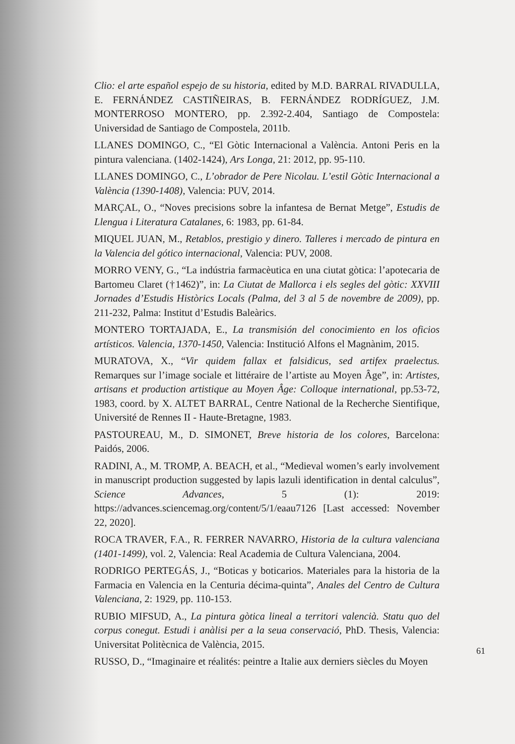Clio: el arte español espejo de su historia, edited by M.D. BARRAL RIVADULLA, E. FERNÁNDEZ CASTIÑEIRAS, B. FERNÁNDEZ RODRÍGUEZ, J.M. MONTERROSO MONTERO, pp. 2.392-2.404, Santiago de Compostela: Universidad de Santiago de Compostela, 2011b.
LLANES DOMINGO, C., “El Gòtic Internacional a València. Antoni Peris en la pintura valenciana. (1402-1424), Ars Longa, 21: 2012, pp. 95-110.
LLANES DOMINGO, C., L’obrador de Pere Nicolau. L’estil Gòtic Internacional a València (1390-1408), Valencia: PUV, 2014.
MARÇAL, O., “Noves precisions sobre la infantesa de Bernat Metge”, Estudis de Llengua i Literatura Catalanes, 6: 1983, pp. 61-84.
MIQUEL JUAN, M., Retablos, prestigio y dinero. Talleres i mercado de pintura en la Valencia del gótico internacional, Valencia: PUV, 2008.
MORRO VENY, G., “La indústria farmacèutica en una ciutat gòtica: l’apotecaria de Bartomeu Claret (†1462)”, in: La Ciutat de Mallorca i els segles del gòtic: XXVIII Jornades d’Estudis Històrics Locals (Palma, del 3 al 5 de novembre de 2009), pp. 211-232, Palma: Institut d’Estudis Baleàrics.
MONTERO TORTAJADA, E., La transmisión del conocimiento en los oficios artísticos. Valencia, 1370-1450, Valencia: Institució Alfons el Magnànim, 2015.
MURATOVA, X., “Vir quidem fallax et falsidicus, sed artifex praelectus. Remarques sur l’image sociale et littéraire de l’artiste au Moyen Âge”, in: Artistes, artisans et production artistique au Moyen Âge: Colloque international, pp.53-72, 1983, coord. by X. ALTET BARRAL, Centre National de la Recherche Sientifique, Université de Rennes II - Haute-Bretagne, 1983.
PASTOUREAU, M., D. SIMONET, Breve historia de los colores, Barcelona: Paidós, 2006.
RADINI, A., M. TROMP, A. BEACH, et al., “Medieval women’s early involvement in manuscript production suggested by lapis lazuli identification in dental calculus”, Science Advances, 5 (1): 2019: https://advances.sciencemag.org/content/5/1/eaau7126 [Last accessed: November 22, 2020].
ROCA TRAVER, F.A., R. FERRER NAVARRO, Historia de la cultura valenciana (1401-1499), vol. 2, Valencia: Real Academia de Cultura Valenciana, 2004.
RODRIGO PERTEGÁS, J., “Boticas y boticarios. Materiales para la historia de la Farmacia en Valencia en la Centuria décima-quinta”, Anales del Centro de Cultura Valenciana, 2: 1929, pp. 110-153.
RUBIO MIFSUD, A., La pintura gòtica lineal a territori valencià. Statu quo del corpus conegut. Estudi i anàlisi per a la seua conservació, PhD. Thesis, Valencia: Universitat Politècnica de València, 2015.
RUSSO, D., “Imaginaire et réalités: peintre a Italie aux derniers siècles du Moyen
61